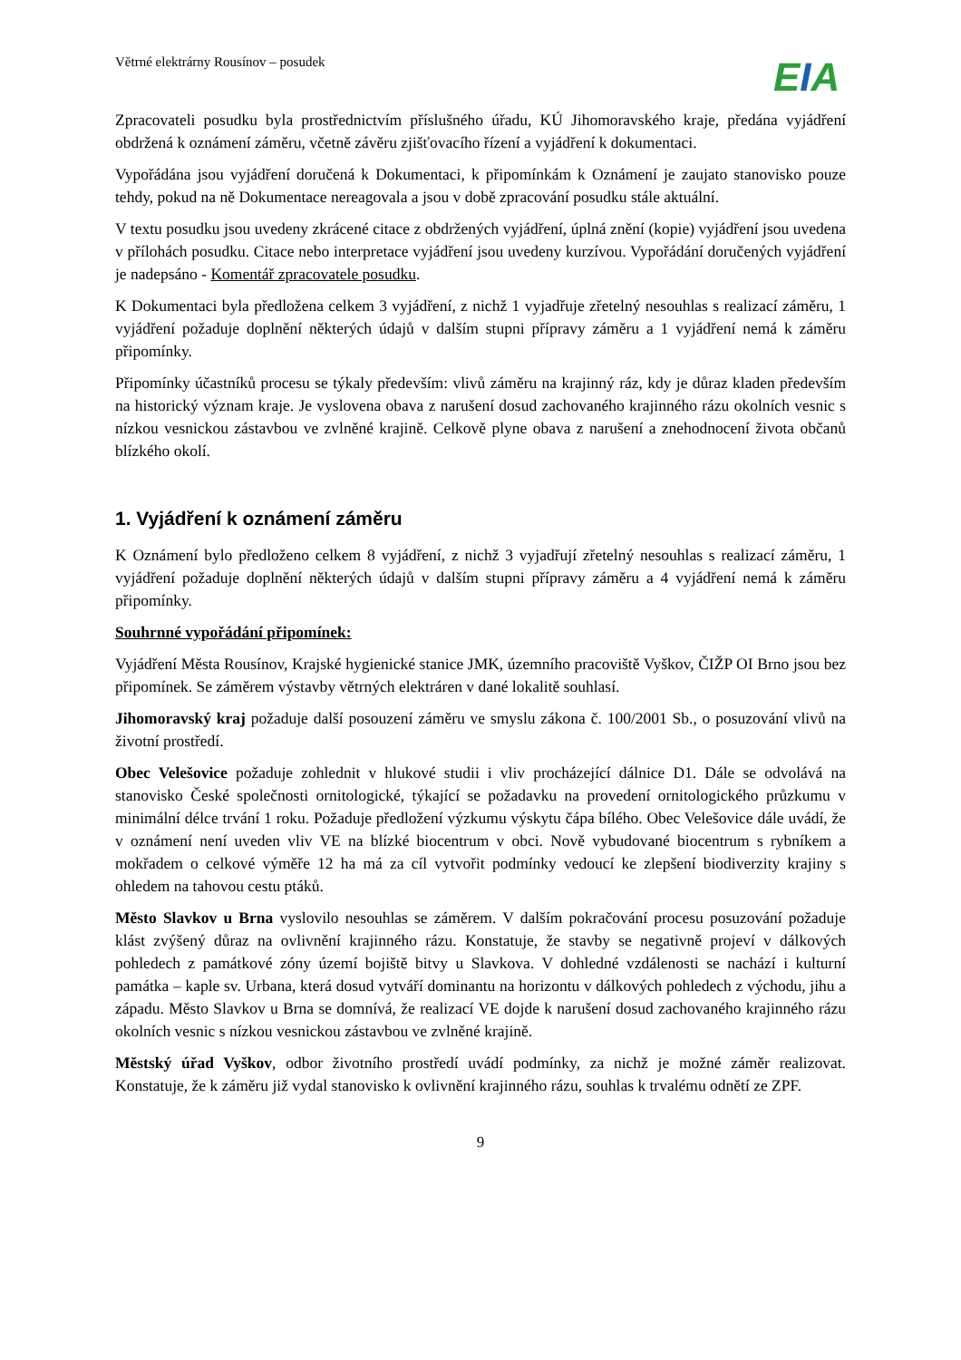Větrné elektrárny Rousínov – posudek
EIA
Zpracovateli posudku byla prostřednictvím příslušného úřadu, KÚ Jihomoravského kraje, předána vyjádření obdržená k oznámení záměru, včetně závěru zjišťovacího řízení a vyjádření k dokumentaci.
Vypořádána jsou vyjádření doručená k Dokumentaci, k připomínkám k Oznámení je zaujato stanovisko pouze tehdy, pokud na ně Dokumentace nereagovala a jsou v době zpracování posudku stále aktuální.
V textu posudku jsou uvedeny zkrácené citace z obdržených vyjádření, úplná znění (kopie) vyjádření jsou uvedena v přílohách posudku. Citace nebo interpretace vyjádření jsou uvedeny kurzívou. Vypořádání doručených vyjádření je nadepsáno - Komentář zpracovatele posudku.
K Dokumentaci byla předložena celkem 3 vyjádření, z nichž 1 vyjadřuje zřetelný nesouhlas s realizací záměru, 1 vyjádření požaduje doplnění některých údajů v dalším stupni přípravy záměru a 1 vyjádření nemá k záměru připomínky.
Připomínky účastníků procesu se týkaly především: vlivů záměru na krajinný ráz, kdy je důraz kladen především na historický význam kraje. Je vyslovena obava z narušení dosud zachovaného krajinného rázu okolních vesnic s nízkou vesnickou zástavbou ve zvlněné krajině. Celkově plyne obava z narušení a znehodnocení života občanů blízkého okolí.
1. Vyjádření k oznámení záměru
K Oznámení bylo předloženo celkem 8 vyjádření, z nichž 3 vyjadřují zřetelný nesouhlas s realizací záměru, 1 vyjádření požaduje doplnění některých údajů v dalším stupni přípravy záměru a 4 vyjádření nemá k záměru připomínky.
Souhrnné vypořádání připomínek:
Vyjádření Města Rousínov, Krajské hygienické stanice JMK, územního pracoviště Vyškov, ČIŽP OI Brno jsou bez připomínek. Se záměrem výstavby větrných elektráren v dané lokalitě souhlasí.
Jihomoravský kraj požaduje další posouzení záměru ve smyslu zákona č. 100/2001 Sb., o posuzování vlivů na životní prostředí.
Obec Velešovice požaduje zohlednit v hlukové studii i vliv procházející dálnice D1. Dále se odvolává na stanovisko České společnosti ornitologické, týkající se požadavku na provedení ornitologického průzkumu v minimální délce trvání 1 roku. Požaduje předložení výzkumu výskytu čápa bílého. Obec Velešovice dále uvádí, že v oznámení není uveden vliv VE na blízké biocentrum v obci. Nově vybudované biocentrum s rybníkem a mokřadem o celkové výměře 12 ha má za cíl vytvořit podmínky vedoucí ke zlepšení biodiverzity krajiny s ohledem na tahovou cestu ptáků.
Město Slavkov u Brna vyslovilo nesouhlas se záměrem. V dalším pokračování procesu posuzování požaduje klást zvýšený důraz na ovlivnění krajinného rázu. Konstatuje, že stavby se negativně projeví v dálkových pohledech z památkové zóny území bojiště bitvy u Slavkova. V dohledné vzdálenosti se nachází i kulturní památka – kaple sv. Urbana, která dosud vytváří dominantu na horizontu v dálkových pohledech z východu, jihu a západu. Město Slavkov u Brna se domnívá, že realizací VE dojde k narušení dosud zachovaného krajinného rázu okolních vesnic s nízkou vesnickou zástavbou ve zvlněné krajině.
Městský úřad Vyškov, odbor životního prostředí uvádí podmínky, za nichž je možné záměr realizovat. Konstatuje, že k záměru již vydal stanovisko k ovlivnění krajinného rázu, souhlas k trvalému odnětí ze ZPF.
9